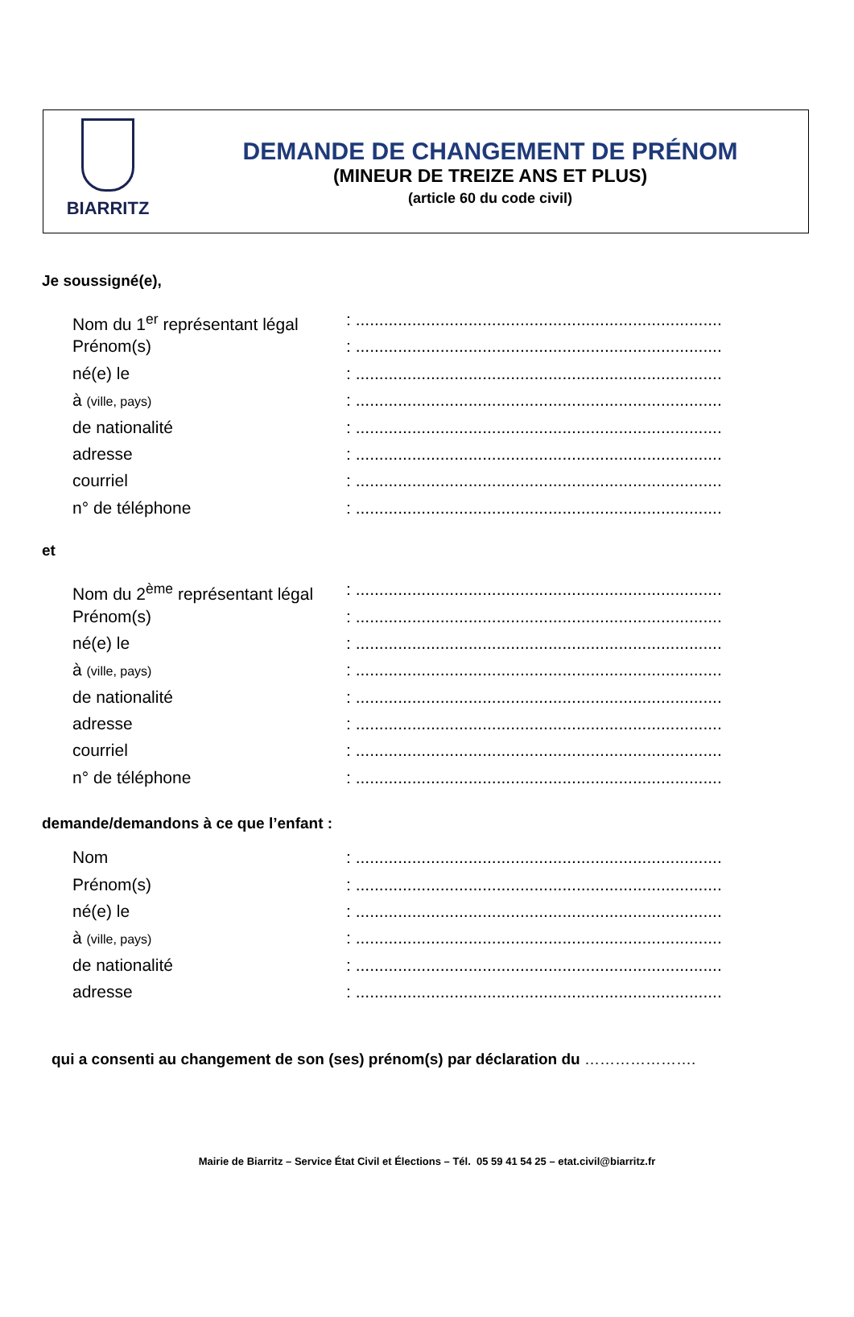BIARRITZ
DEMANDE DE CHANGEMENT DE PRÉNOM
(MINEUR DE TREIZE ANS ET PLUS)
(article 60 du code civil)
Je soussigné(e),
Nom du 1<sup>er</sup> représentant légal
: ..............................................................................
Prénom(s) : ..............................................................................
né(e) le : ..............................................................................
à (ville, pays)
: ..............................................................................
de nationalité : ..............................................................................
adresse : ..............................................................................
courriel : ..............................................................................
n° de téléphone : ..............................................................................
et
Nom du 2<sup>ème</sup> représentant légal
: ..............................................................................
Prénom(s) : ..............................................................................
né(e) le : ..............................................................................
à (ville, pays)
: ..............................................................................
de nationalité : ..............................................................................
adresse : ..............................................................................
courriel : ..............................................................................
n° de téléphone : ..............................................................................
demande/demandons à ce que l’enfant :
Nom : ..............................................................................
Prénom(s) : ..............................................................................
né(e) le : ..............................................................................
à (ville, pays)
: ..............................................................................
de nationalité : ..............................................................................
adresse : ..............................................................................
qui a consenti au changement de son (ses) prénom(s) par déclaration du ………………….
Mairie de Biarritz – Service État Civil et Élections – Tél. 05 59 41 54 25 – etat.civil@biarritz.fr